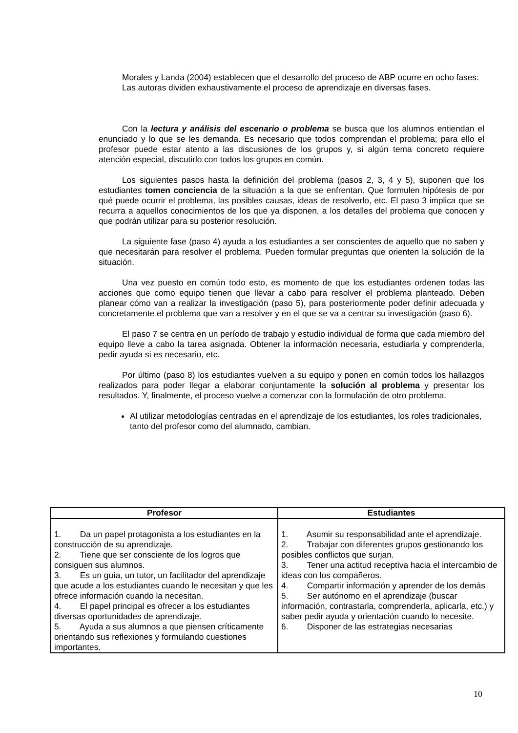Morales y Landa (2004) establecen que el desarrollo del proceso de ABP ocurre en ocho fases:
Las autoras dividen exhaustivamente el proceso de aprendizaje en diversas fases.
Con la lectura y análisis del escenario o problema se busca que los alumnos entiendan el enunciado y lo que se les demanda. Es necesario que todos comprendan el problema; para ello el profesor puede estar atento a las discusiones de los grupos y, si algún tema concreto requiere atención especial, discutirlo con todos los grupos en común.
Los siguientes pasos hasta la definición del problema (pasos 2, 3, 4 y 5), suponen que los estudiantes tomen conciencia de la situación a la que se enfrentan. Que formulen hipótesis de por qué puede ocurrir el problema, las posibles causas, ideas de resolverlo, etc. El paso 3 implica que se recurra a aquellos conocimientos de los que ya disponen, a los detalles del problema que conocen y que podrán utilizar para su posterior resolución.
La siguiente fase (paso 4) ayuda a los estudiantes a ser conscientes de aquello que no saben y que necesitarán para resolver el problema. Pueden formular preguntas que orienten la solución de la situación.
Una vez puesto en común todo esto, es momento de que los estudiantes ordenen todas las acciones que como equipo tienen que llevar a cabo para resolver el problema planteado. Deben planear cómo van a realizar la investigación (paso 5), para posteriormente poder definir adecuada y concretamente el problema que van a resolver y en el que se va a centrar su investigación (paso 6).
El paso 7 se centra en un período de trabajo y estudio individual de forma que cada miembro del equipo lleve a cabo la tarea asignada. Obtener la información necesaria, estudiarla y comprenderla, pedir ayuda si es necesario, etc.
Por último (paso 8) los estudiantes vuelven a su equipo y ponen en común todos los hallazgos realizados para poder llegar a elaborar conjuntamente la solución al problema y presentar los resultados. Y, finalmente, el proceso vuelve a comenzar con la formulación de otro problema.
Al utilizar metodologías centradas en el aprendizaje de los estudiantes, los roles tradicionales, tanto del profesor como del alumnado, cambian.
| Profesor | Estudiantes |
| --- | --- |
| 1. Da un papel protagonista a los estudiantes en la construcción de su aprendizaje. 2. Tiene que ser consciente de los logros que consiguen sus alumnos. 3. Es un guía, un tutor, un facilitador del aprendizaje que acude a los estudiantes cuando le necesitan y que les ofrece información cuando la necesitan. 4. El papel principal es ofrecer a los estudiantes diversas oportunidades de aprendizaje. 5. Ayuda a sus alumnos a que piensen críticamente orientando sus reflexiones y formulando cuestiones importantes. | 1. Asumir su responsabilidad ante el aprendizaje. 2. Trabajar con diferentes grupos gestionando los posibles conflictos que surjan. 3. Tener una actitud receptiva hacia el intercambio de ideas con los compañeros. 4. Compartir información y aprender de los demás 5. Ser autónomo en el aprendizaje (buscar información, contrastarla, comprenderla, aplicarla, etc.) y saber pedir ayuda y orientación cuando lo necesite. 6. Disponer de las estrategias necesarias |
10